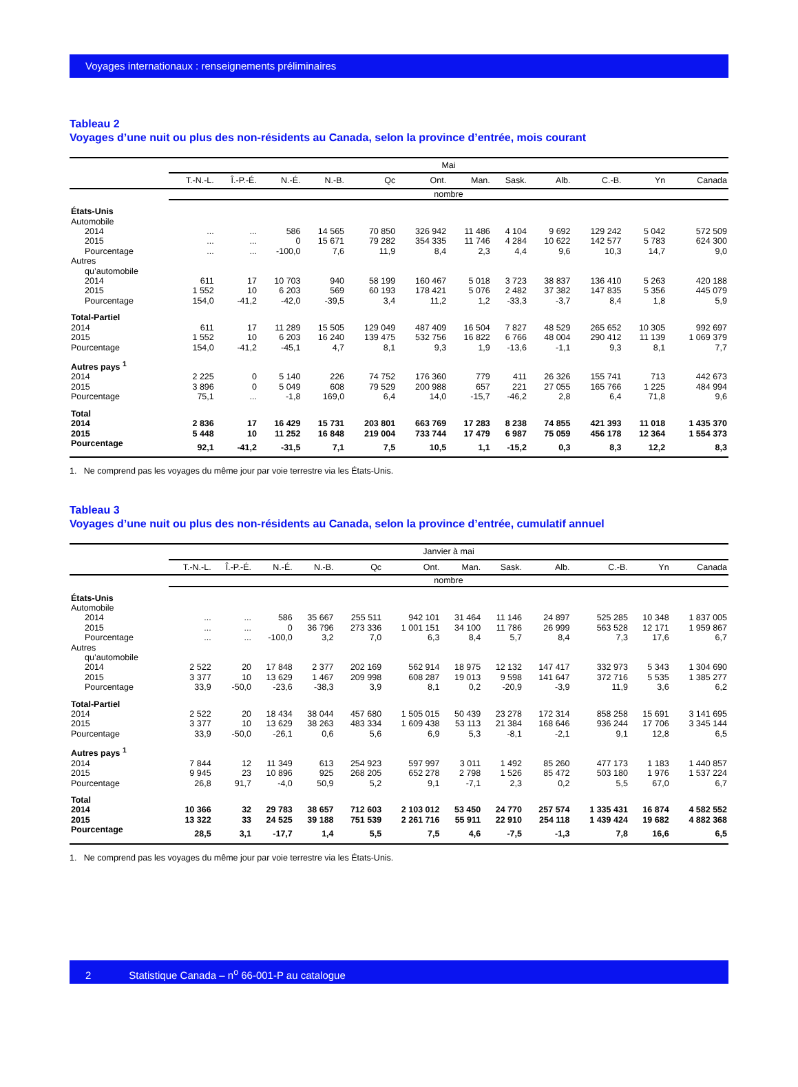Voyages internationaux : renseignements préliminaires
Tableau 2
Voyages d’une nuit ou plus des non-résidents au Canada, selon la province d’entrée, mois courant
| | Mai | | | | | | | | | | | |
| --- | --- | --- | --- | --- | --- | --- | --- | --- | --- | --- | --- | --- |
| | T.-N.-L. | Î.-P.-É. | N.-É. | N.-B. | Qc | Ont. | Man. | Sask. | Alb. | C.-B. | Yn | Canada |
| | nombre | | | | | | | | | | | |
| États-Unis | | | | | | | | | | | | |
| Automobile | | | | | | | | | | | | |
| 2014 | ... | ... | 586 | 14 565 | 70 850 | 326 942 | 11 486 | 4 104 | 9 692 | 129 242 | 5 042 | 572 509 |
| 2015 | ... | ... | 0 | 15 671 | 79 282 | 354 335 | 11 746 | 4 284 | 10 622 | 142 577 | 5 783 | 624 300 |
| Pourcentage | ... | ... | -100,0 | 7,6 | 11,9 | 8,4 | 2,3 | 4,4 | 9,6 | 10,3 | 14,7 | 9,0 |
| Autres | | | | | | | | | | | | |
| qu’automobile | | | | | | | | | | | | |
| 2014 | 611 | 17 | 10 703 | 940 | 58 199 | 160 467 | 5 018 | 3 723 | 38 837 | 136 410 | 5 263 | 420 188 |
| 2015 | 1 552 | 10 | 6 203 | 569 | 60 193 | 178 421 | 5 076 | 2 482 | 37 382 | 147 835 | 5 356 | 445 079 |
| Pourcentage | 154,0 | -41,2 | -42,0 | -39,5 | 3,4 | 11,2 | 1,2 | -33,3 | -3,7 | 8,4 | 1,8 | 5,9 |
| Total-Partiel | | | | | | | | | | | | |
| 2014 | 611 | 17 | 11 289 | 15 505 | 129 049 | 487 409 | 16 504 | 7 827 | 48 529 | 265 652 | 10 305 | 992 697 |
| 2015 | 1 552 | 10 | 6 203 | 16 240 | 139 475 | 532 756 | 16 822 | 6 766 | 48 004 | 290 412 | 11 139 | 1 069 379 |
| Pourcentage | 154,0 | -41,2 | -45,1 | 4,7 | 8,1 | 9,3 | 1,9 | -13,6 | -1,1 | 9,3 | 8,1 | 7,7 |
| Autres pays <sup>1</sup> | | | | | | | | | | | | |
| 2014 | 2 225 | 0 | 5 140 | 226 | 74 752 | 176 360 | 779 | 411 | 26 326 | 155 741 | 713 | 442 673 |
| 2015 | 3 896 | 0 | 5 049 | 608 | 79 529 | 200 988 | 657 | 221 | 27 055 | 165 766 | 1 225 | 484 994 |
| Pourcentage | 75,1 | ... | -1,8 | 169,0 | 6,4 | 14,0 | -15,7 | -46,2 | 2,8 | 6,4 | 71,8 | 9,6 |
| Total | | | | | | | | | | | | |
| 2014 | 2 836 | 17 | 16 429 | 15 731 | 203 801 | 663 769 | 17 283 | 8 238 | 74 855 | 421 393 | 11 018 | 1 435 370 |
| 2015 | 5 448 | 10 | 11 252 | 16 848 | 219 004 | 733 744 | 17 479 | 6 987 | 75 059 | 456 178 | 12 364 | 1 554 373 |
| Pourcentage | 92,1 | -41,2 | -31,5 | 7,1 | 7,5 | 10,5 | 1,1 | -15,2 | 0,3 | 8,3 | 12,2 | 8,3 |
1. Ne comprend pas les voyages du même jour par voie terrestre via les États-Unis.
Tableau 3
Voyages d’une nuit ou plus des non-résidents au Canada, selon la province d’entrée, cumulatif annuel
| | Janvier à mai | | | | | | | | | | | |
| --- | --- | --- | --- | --- | --- | --- | --- | --- | --- | --- | --- | --- |
| | T.-N.-L. | Î.-P.-É. | N.-É. | N.-B. | Qc | Ont. | Man. | Sask. | Alb. | C.-B. | Yn | Canada |
| | nombre | | | | | | | | | | | |
| États-Unis | | | | | | | | | | | | |
| Automobile | | | | | | | | | | | | |
| 2014 | ... | ... | 586 | 35 667 | 255 511 | 942 101 | 31 464 | 11 146 | 24 897 | 525 285 | 10 348 | 1 837 005 |
| 2015 | ... | ... | 0 | 36 796 | 273 336 | 1 001 151 | 34 100 | 11 786 | 26 999 | 563 528 | 12 171 | 1 959 867 |
| Pourcentage | ... | ... | -100,0 | 3,2 | 7,0 | 6,3 | 8,4 | 5,7 | 8,4 | 7,3 | 17,6 | 6,7 |
| Autres | | | | | | | | | | | | |
| qu’automobile | | | | | | | | | | | | |
| 2014 | 2 522 | 20 | 17 848 | 2 377 | 202 169 | 562 914 | 18 975 | 12 132 | 147 417 | 332 973 | 5 343 | 1 304 690 |
| 2015 | 3 377 | 10 | 13 629 | 1 467 | 209 998 | 608 287 | 19 013 | 9 598 | 141 647 | 372 716 | 5 535 | 1 385 277 |
| Pourcentage | 33,9 | -50,0 | -23,6 | -38,3 | 3,9 | 8,1 | 0,2 | -20,9 | -3,9 | 11,9 | 3,6 | 6,2 |
| Total-Partiel | | | | | | | | | | | | |
| 2014 | 2 522 | 20 | 18 434 | 38 044 | 457 680 | 1 505 015 | 50 439 | 23 278 | 172 314 | 858 258 | 15 691 | 3 141 695 |
| 2015 | 3 377 | 10 | 13 629 | 38 263 | 483 334 | 1 609 438 | 53 113 | 21 384 | 168 646 | 936 244 | 17 706 | 3 345 144 |
| Pourcentage | 33,9 | -50,0 | -26,1 | 0,6 | 5,6 | 6,9 | 5,3 | -8,1 | -2,1 | 9,1 | 12,8 | 6,5 |
| Autres pays <sup>1</sup> | | | | | | | | | | | | |
| 2014 | 7 844 | 12 | 11 349 | 613 | 254 923 | 597 997 | 3 011 | 1 492 | 85 260 | 477 173 | 1 183 | 1 440 857 |
| 2015 | 9 945 | 23 | 10 896 | 925 | 268 205 | 652 278 | 2 798 | 1 526 | 85 472 | 503 180 | 1 976 | 1 537 224 |
| Pourcentage | 26,8 | 91,7 | -4,0 | 50,9 | 5,2 | 9,1 | -7,1 | 2,3 | 0,2 | 5,5 | 67,0 | 6,7 |
| Total | | | | | | | | | | | | |
| 2014 | 10 366 | 32 | 29 783 | 38 657 | 712 603 | 2 103 012 | 53 450 | 24 770 | 257 574 | 1 335 431 | 16 874 | 4 582 552 |
| 2015 | 13 322 | 33 | 24 525 | 39 188 | 751 539 | 2 261 716 | 55 911 | 22 910 | 254 118 | 1 439 424 | 19 682 | 4 882 368 |
| Pourcentage | 28,5 | 3,1 | -17,7 | 1,4 | 5,5 | 7,5 | 4,6 | -7,5 | -1,3 | 7,8 | 16,6 | 6,5 |
1. Ne comprend pas les voyages du même jour par voie terrestre via les États-Unis.
2 Statistique Canada – n<sup>o</sup> 66-001-P au catalogue